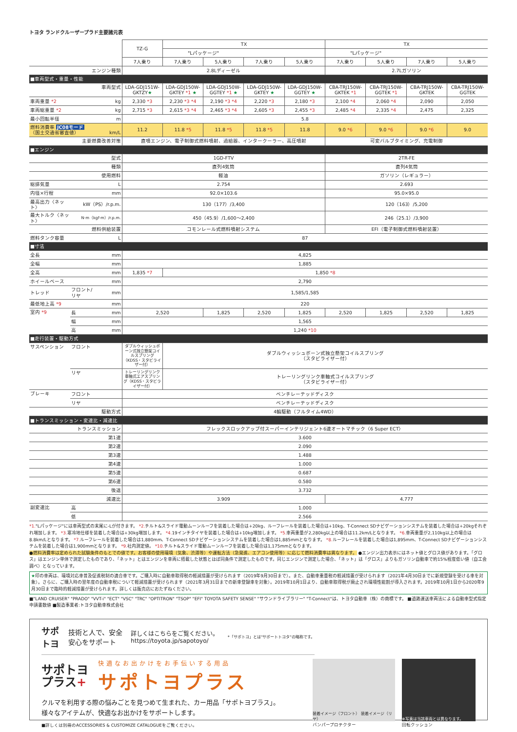トヨタ ランドクルーザープラド主要諸元表
| | | | TZ-G | TX | | | | TX | | | |
| --- | --- | --- | --- | --- | --- | --- | --- | --- | --- | --- | --- |
| | | | | "Lパッケージ" | | | | "Lパッケージ" | | | |
| | | | 7人乗り | 7人乗り | 5人乗り | 7人乗り | 5人乗り | 7人乗り | 5人乗り | 7人乗り | 5人乗り |
| エンジン種類 | | | 2.8Lディーゼル | | | | | 2.7Lガソリン | | | |
| ■車両型式・重量・性能 | | | | | | | | | | | |
| 車両型式 | | | LDA-GDJ151W-GKTZY ★ | LDA-GDJ150W-GKTEY *1 ★ | LDA-GDJ150W-GGTEY *1 ★ | LDA-GDJ150W-GKTEY ★ | LDA-GDJ150W-GGTEY ★ | CBA-TRJ150W-GKTEK *1 | CBA-TRJ150W-GGTEK *1 | CBA-TRJ150W-GKTEK | CBA-TRJ150W-GGTEK |
| 車両重量 *2 | | kg | 2,330 *3 | 2,230 *3 *4 | 2,190 *3 *4 | 2,220 *3 | 2,180 *3 | 2,100 *4 | 2,060 *4 | 2,090 | 2,050 |
| 車両総重量 *2 | | kg | 2,715 *3 | 2,615 *3 *4 | 2,465 *3 *4 | 2,605 *3 | 2,455 *3 | 2,485 *4 | 2,335 *4 | 2,475 | 2,325 |
| 最小回転半径 | | m | 5.8 | | | | | | | | |
| 燃料消費率 JC08モード （国土交通省審査値） | | km/L | 11.2 | 11.8 *5 | 11.8 *5 | 11.8 *5 | 11.8 | 9.0 *6 | 9.0 *6 | 9.0 *6 | 9.0 |
| 主要燃費改善対策 | | | 直噴エンジン、電子制御式燃料噴射、過給器、インタークーラー、高圧噴射 | | | | | 可変バルブタイミング、充電制御 | | | |
| ■エンジン | | | | | | | | | | | |
| 型式 | | | 1GD-FTV | | | | | 2TR-FE | | | |
| 種類 | | | 直列4気筒 | | | | | 直列4気筒 | | | |
| 使用燃料 | | | 軽油 | | | | | ガソリン（レギュラー） | | | |
| 総排気量 | | L | 2.754 | | | | | 2.693 | | | |
| 内径×行程 | | mm | 92.0×103.6 | | | | | 95.0×95.0 | | | |
| 最高出力〈ネット〉 | kW（PS）/r.p.m. | | 130（177）/3,400 | | | | | 120（163）/5,200 | | | |
| 最大トルク〈ネット〉 | N·m（kgf·m）/r.p.m. | | 450（45.9）/1,600～2,400 | | | | | 246（25.1）/3,900 | | | |
| 燃料供給装置 | | | コモンレール式燃料噴射システム | | | | | EFI（電子制御式燃料噴射装置） | | | |
| 燃料タンク容量 | | L | 87 | | | | | | | | |
| ■寸法 | | | | | | | | | | | |
| 全長 | | mm | 4,825 | | | | | | | | |
| 全幅 | | mm | 1,885 | | | | | | | | |
| 全高 | | mm | 1,835 *7 | 1,850 *8 | | | | | | | |
| ホイールベース | | mm | 2,790 | | | | | | | | |
| トレッド | フロント/リヤ | mm | 1,585/1,585 | | | | | | | | |
| 最低地上高 *9 | | mm | 220 | | | | | | | | |
| 室内 *9 | 長 | mm | 2,520 | | 1,825 | 2,520 | 1,825 | 2,520 | 1,825 | 2,520 | 1,825 |
| | 幅 | mm | 1,565 | | | | | | | | |
| | 高 | mm | 1,240 *10 | | | | | | | | |
| ■走行装置・駆動方式 | | | | | | | | | | | |
| サスペンション | フロント | | ダブルウィッシュボーン式独立懸架コイルスプリング（KDSS・スタビライザー付） | ダブルウィッシュボーン式独立懸架コイルスプリング （スタビライザー付） | | | | | | | |
| | リヤ | | トレーリングリンク車軸式エアスプリング（KDSS・スタビライザー付） | トレーリングリンク車軸式コイルスプリング （スタビライザー付） | | | | | | | |
| ブレーキ | フロント | | ベンチレーテッドディスク | | | | | | | | |
| | リヤ | | ベンチレーテッドディスク | | | | | | | | |
| 駆動方式 | | | 4輪駆動（フルタイム4WD） | | | | | | | | |
| ■トランスミッション・変速比・減速比 | | | | | | | | | | | |
| トランスミッション | | | フレックスロックアップ付スーパーインテリジェント6速オートマチック〈6 Super ECT〉 | | | | | | | | |
| 第1速 | | | 3.600 | | | | | | | | |
| 第2速 | | | 2.090 | | | | | | | | |
| 第3速 | | | 1.488 | | | | | | | | |
| 第4速 | | | 1.000 | | | | | | | | |
| 第5速 | | | 0.687 | | | | | | | | |
| 第6速 | | | 0.580 | | | | | | | | |
| 後退 | | | 3.732 | | | | | | | | |
| 減速比 | | | 3.909 | | | | | 4.777 | | | |
| 副変速比 | 高 | | 1.000 | | | | | | | | |
| | 低 | | 2.566 | | | | | | | | |
*1."Lパッケージ"には車両型式の末尾に-Lが付きます。 *2. チルト&スライド電動ムーンルーフを装着した場合は+20kg、ルーフレールを装着した場合は+10kg、T-Connect SDナビゲーションシステムを装着した場合は+20kgそれぞれ増加します。 *3. 寒冷地仕様を装着した場合は+30kg増加します。 *4. 19インチタイヤを装着した場合は+10kg増加します。 *5. 車両重量が2,280kg以上の場合は11.2km/Lとなります。 *6. 車両重量が2,110kg以上の場合は8.8km/Lとなります。 *7. ルーフレールを装着した場合は1,880mm、T-Connect SDナビゲーションシステムを装着した場合は1,885mmとなります。 *8. ルーフレールを装着した場合は1,895mm、T-Connect SDナビゲーションシステムを装着した場合は1,900mmとなります。 *9. 社内測定値。 *10. チルト&スライド電動ムーンルーフを装着した場合は1,175mmとなります。
●燃料消費率は定められた試験条件のもとでの値です。お客様の使用環境（気象、渋滞等）や運転方法（急発進、エアコン使用等）に応じて燃料消費率は異なります。 ●エンジン出力表示にはネット値とグロス値があります。「グロス」はエンジン単体で測定したものであり、「ネット」とはエンジンを車両に搭載した状態とほぼ同条件で測定したものです。同じエンジンで測定した場合、「ネット」は「グロス」よりもガソリン自動車で約15%程度低い値（自工会調べ）となっています。
★印の車両は、環境対応車普及促進税制の適合車です。ご購入時に自動車取得税の軽減措置が受けられます（2019年9月30日まで）。また、自動車重量税の軽減措置が受けられます（2021年4月30日までに新規登録を受ける車を対象）。さらに、ご購入時の翌年度の自動車税について軽減措置が受けられます（2021年3月31日までの新車登録車を対象）。2019年10月1日より、自動車取得税が廃止され環境性能割が導入されます。2019年10月1日から2020年9月30日まで臨時的軽減措置が受けられます。詳しくは販売店におたずねください。
■"LAND CRUISER" "PRADO" "VVT-i" "ECT" "VSC" "TRC" "OPTITRON" "TSOP" "EFI" TOYOTA SAFETY SENSE" "サウンドライブラリー" "T-Connect"は、トヨタ自動車（株）の商標です。 ■道路運送車両法による自動車型式指定申請書数値 ■製造事業者:トヨタ自動車株式会社
サポトヨ 技術と人で、安全安心をサポート 詳しくはこちらをご覧ください。https://toyota.jp/sapotoyo/ *「サポトヨ」とは"サポートトヨタ"の略称です。
サポトヨ
プラス+
快適なお出かけをお手伝いする用品
サポトヨプラス
クルマを利用する際の悩みごとを見つめて生まれた、カー用品「サポトヨプラス」。
様々なアイテムが、快適なお出かけをサポートします。
■詳しくは別冊のACCESSORIES & CUSTOMIZE CATALOGUEをご覧ください。
装着イメージ（フロント） 装着イメージ（リヤ）
バンパープロテクター
※写真は当該車両とは異なります。
回転クッション